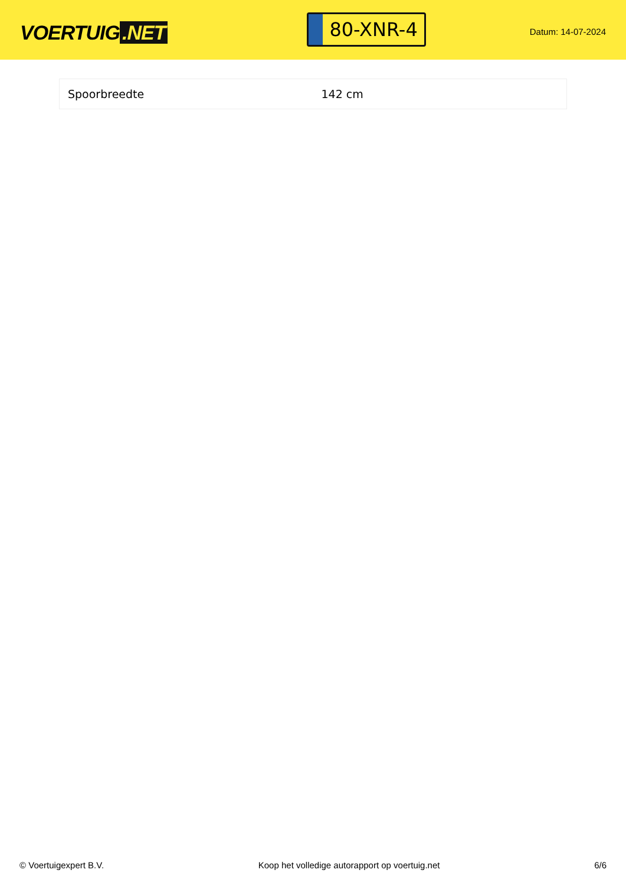VOERTUIG.NET
80-XNR-4
Datum: 14-07-2024
| Spoorbreedte | 142 cm |
© Voertuigexpert B.V. Koop het volledige autorapport op voertuig.net 6/6